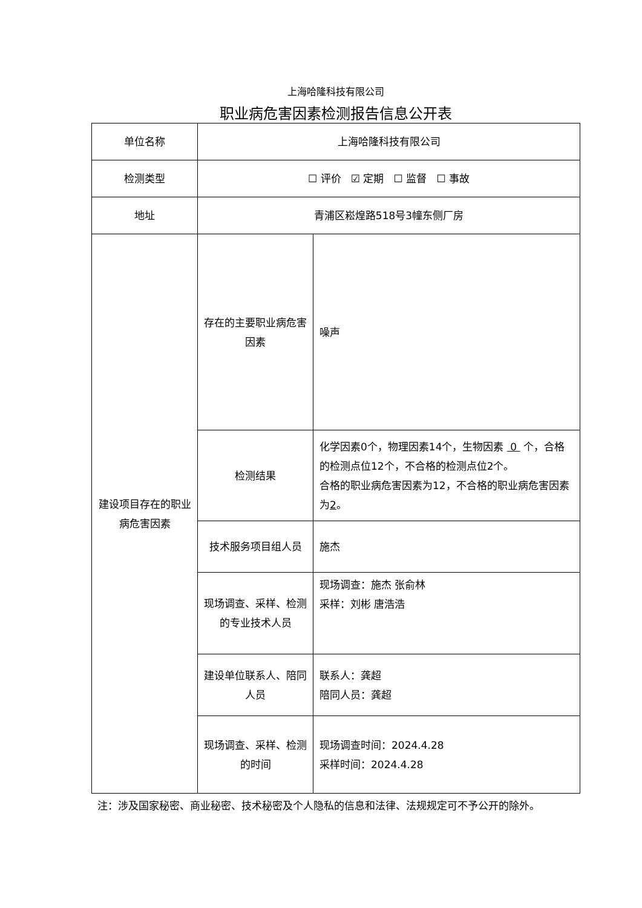上海哈隆科技有限公司
职业病危害因素检测报告信息公开表
| 单位名称 | 上海哈隆科技有限公司 | |
| 检测类型 | ☐ 评价 ☑ 定期 ☐ 监督 ☐ 事故 | |
| 地址 | 青浦区崧煌路518号3幢东侧厂房 | |
| 建设项目存在的职业病危害因素 | 存在的主要职业病危害因素 | 噪声 |
| | 检测结果 | 化学因素0个，物理因素14个，生物因素 0 个，合格的检测点位12个，不合格的检测点位2个。 合格的职业病危害因素为12，不合格的职业病危害因素为 2 。 |
| | 技术服务项目组人员 | 施杰 |
| | 现场调查、采样、检测的专业技术人员 | 现场调查：施杰 张俞林 采样：刘彬 唐浩浩 |
| | 建设单位联系人、陪同人员 | 联系人：龚超 陪同人员：龚超 |
| | 现场调查、采样、检测的时间 | 现场调查时间：2024.4.28 采样时间：2024.4.28 |
注：涉及国家秘密、商业秘密、技术秘密及个人隐私的信息和法律、法规规定可不予公开的除外。